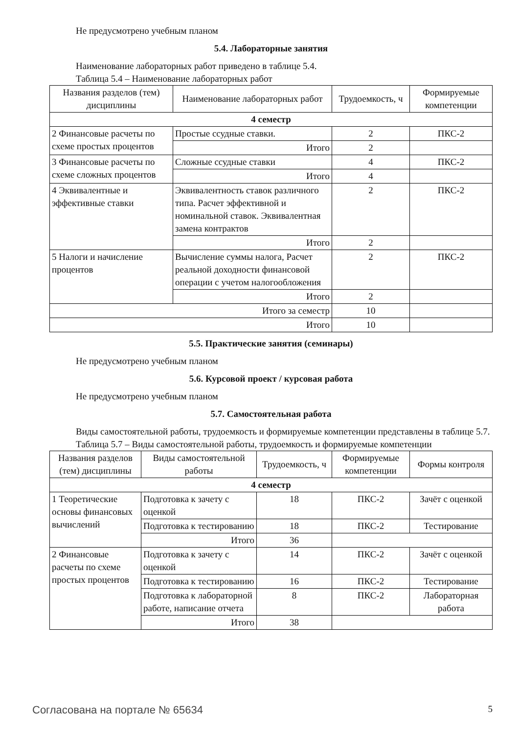Не предусмотрено учебным планом
5.4. Лабораторные занятия
Наименование лабораторных работ приведено в таблице 5.4.
Таблица 5.4 – Наименование лабораторных работ
| Названия разделов (тем) дисциплины | Наименование лабораторных работ | Трудоемкость, ч | Формируемые компетенции |
| --- | --- | --- | --- |
| 4 семестр | | | |
| 2 Финансовые расчеты по схеме простых процентов | Простые ссудные ставки. | 2 | ПКС-2 |
| | Итого | 2 | |
| 3 Финансовые расчеты по схеме сложных процентов | Сложные ссудные ставки | 4 | ПКС-2 |
| | Итого | 4 | |
| 4 Эквивалентные и эффективные ставки | Эквивалентность ставок различного типа. Расчет эффективной и номинальной ставок. Эквивалентная замена контрактов | 2 | ПКС-2 |
| | Итого | 2 | |
| 5 Налоги и начисление процентов | Вычисление суммы налога, Расчет реальной доходности финансовой операции с учетом налогообложения | 2 | ПКС-2 |
| | Итого | 2 | |
| Итого за семестр | | 10 | |
| Итого | | 10 | |
5.5. Практические занятия (семинары)
Не предусмотрено учебным планом
5.6. Курсовой проект / курсовая работа
Не предусмотрено учебным планом
5.7. Самостоятельная работа
Виды самостоятельной работы, трудоемкость и формируемые компетенции представлены в таблице 5.7.
Таблица 5.7 – Виды самостоятельной работы, трудоемкость и формируемые компетенции
| Названия разделов (тем) дисциплины | Виды самостоятельной работы | Трудоемкость, ч | Формируемые компетенции | Формы контроля |
| --- | --- | --- | --- | --- |
| 4 семестр | | | | |
| 1 Теоретические основы финансовых вычислений | Подготовка к зачету с оценкой | 18 | ПКС-2 | Зачёт с оценкой |
| | Подготовка к тестированию | 18 | ПКС-2 | Тестирование |
| | Итого | 36 | | |
| 2 Финансовые расчеты по схеме простых процентов | Подготовка к зачету с оценкой | 14 | ПКС-2 | Зачёт с оценкой |
| | Подготовка к тестированию | 16 | ПКС-2 | Тестирование |
| | Подготовка к лабораторной работе, написание отчета | 8 | ПКС-2 | Лабораторная работа |
| | Итого | 38 | | |
Согласована на портале № 65634 5